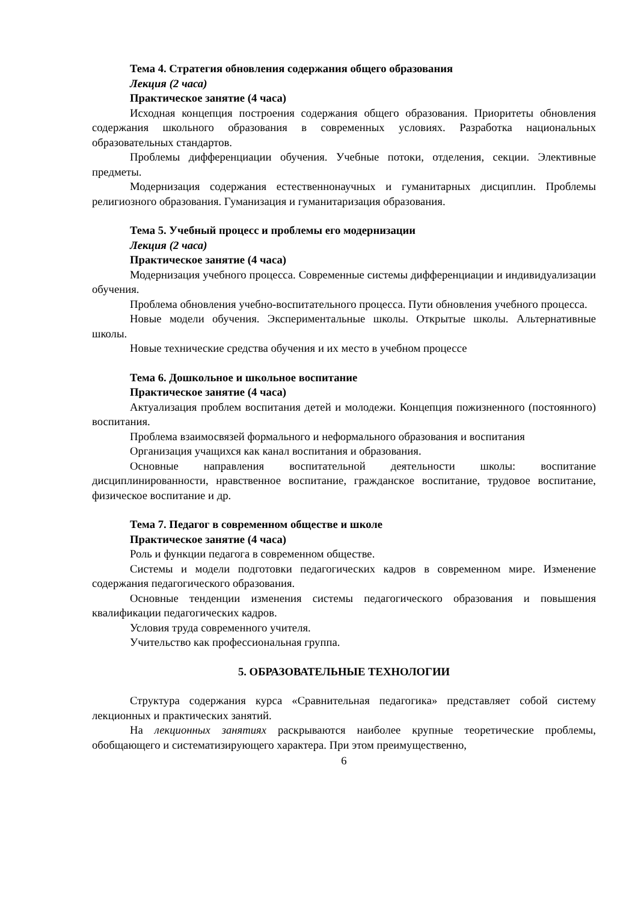Тема 4. Стратегия обновления содержания общего образования
Лекция (2 часа)
Практическое занятие (4 часа)
Исходная концепция построения содержания общего образования. Приоритеты обновления содержания школьного образования в современных условиях. Разработка национальных образовательных стандартов.
Проблемы дифференциации обучения. Учебные потоки, отделения, секции. Элективные предметы.
Модернизация содержания естественнонаучных и гуманитарных дисциплин. Проблемы религиозного образования. Гуманизация и гуманитаризация образования.
Тема 5. Учебный процесс и проблемы его модернизации
Лекция (2 часа)
Практическое занятие (4 часа)
Модернизация учебного процесса. Современные системы дифференциации и индивидуализации обучения.
Проблема обновления учебно-воспитательного процесса. Пути обновления учебного процесса.
Новые модели обучения. Экспериментальные школы. Открытые школы. Альтернативные школы.
Новые технические средства обучения и их место в учебном процессе
Тема 6. Дошкольное и школьное воспитание
Практическое занятие (4 часа)
Актуализация проблем воспитания детей и молодежи. Концепция пожизненного (постоянного) воспитания.
Проблема взаимосвязей формального и неформального образования и воспитания
Организация учащихся как канал воспитания и образования.
Основные направления воспитательной деятельности школы: воспитание дисциплинированности, нравственное воспитание, гражданское воспитание, трудовое воспитание, физическое воспитание и др.
Тема 7. Педагог в современном обществе и школе
Практическое занятие (4 часа)
Роль и функции педагога в современном обществе.
Системы и модели подготовки педагогических кадров в современном мире. Изменение содержания педагогического образования.
Основные тенденции изменения системы педагогического образования и повышения квалификации педагогических кадров.
Условия труда современного учителя.
Учительство как профессиональная группа.
5. ОБРАЗОВАТЕЛЬНЫЕ ТЕХНОЛОГИИ
Структура содержания курса «Сравнительная педагогика» представляет собой систему лекционных и практических занятий.
На лекционных занятиях раскрываются наиболее крупные теоретические проблемы, обобщающего и систематизирующего характера. При этом преимущественно,
6